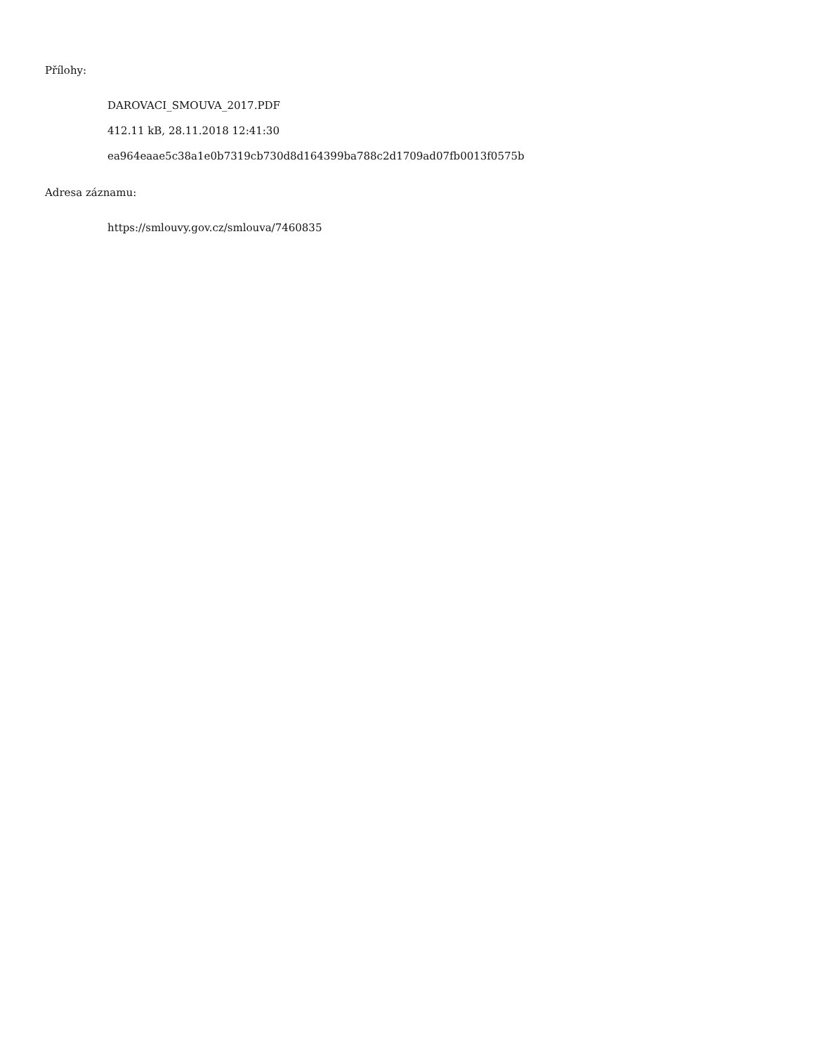Přílohy:
DAROVACI_SMOUVA_2017.PDF
412.11 kB, 28.11.2018 12:41:30
ea964eaae5c38a1e0b7319cb730d8d164399ba788c2d1709ad07fb0013f0575b
Adresa záznamu:
https://smlouvy.gov.cz/smlouva/7460835